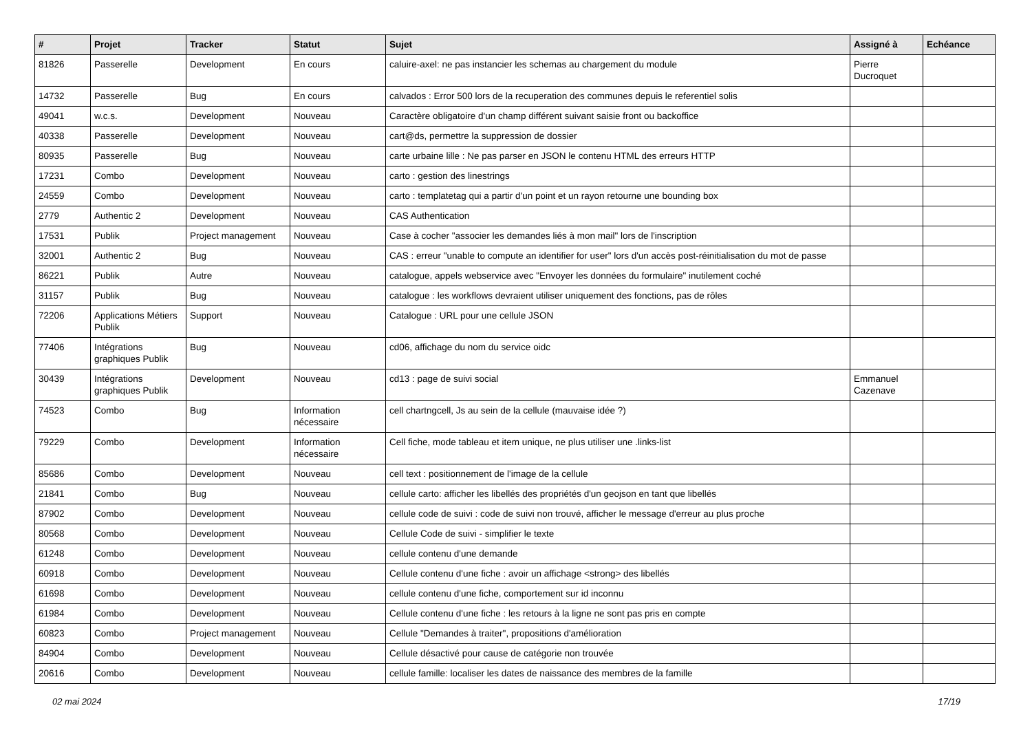| # | Projet | Tracker | Statut | Sujet | Assigné à | Echéance |
| --- | --- | --- | --- | --- | --- | --- |
| 81826 | Passerelle | Development | En cours | caluire-axel: ne pas instancier les schemas au chargement du module | Pierre Ducroquet | |
| 14732 | Passerelle | Bug | En cours | calvados : Error 500 lors de la recuperation des communes depuis le referentiel solis | | |
| 49041 | w.c.s. | Development | Nouveau | Caractère obligatoire d'un champ différent suivant saisie front ou backoffice | | |
| 40338 | Passerelle | Development | Nouveau | cart@ds, permettre la suppression de dossier | | |
| 80935 | Passerelle | Bug | Nouveau | carte urbaine lille : Ne pas parser en JSON le contenu HTML des erreurs HTTP | | |
| 17231 | Combo | Development | Nouveau | carto : gestion des linestrings | | |
| 24559 | Combo | Development | Nouveau | carto : templatetag qui a partir d'un point et un rayon retourne une bounding box | | |
| 2779 | Authentic 2 | Development | Nouveau | CAS Authentication | | |
| 17531 | Publik | Project management | Nouveau | Case à cocher "associer les demandes liés à mon mail" lors de l'inscription | | |
| 32001 | Authentic 2 | Bug | Nouveau | CAS : erreur "unable to compute an identifier for user" lors d'un accès post-réinitialisation du mot de passe | | |
| 86221 | Publik | Autre | Nouveau | catalogue, appels webservice avec "Envoyer les données du formulaire" inutilement coché | | |
| 31157 | Publik | Bug | Nouveau | catalogue : les workflows devraient utiliser uniquement des fonctions, pas de rôles | | |
| 72206 | Applications Métiers Publik | Support | Nouveau | Catalogue : URL pour une cellule JSON | | |
| 77406 | Intégrations graphiques Publik | Bug | Nouveau | cd06, affichage du nom du service oidc | | |
| 30439 | Intégrations graphiques Publik | Development | Nouveau | cd13 : page de suivi social | Emmanuel Cazenave | |
| 74523 | Combo | Bug | Information nécessaire | cell chartngcell, Js au sein de la cellule (mauvaise idée ?) | | |
| 79229 | Combo | Development | Information nécessaire | Cell fiche, mode tableau et item unique, ne plus utiliser une .links-list | | |
| 85686 | Combo | Development | Nouveau | cell text : positionnement de l'image de la cellule | | |
| 21841 | Combo | Bug | Nouveau | cellule carto: afficher les libellés des propriétés d'un geojson en tant que libellés | | |
| 87902 | Combo | Development | Nouveau | cellule code de suivi : code de suivi non trouvé, afficher le message d'erreur au plus proche | | |
| 80568 | Combo | Development | Nouveau | Cellule Code de suivi - simplifier le texte | | |
| 61248 | Combo | Development | Nouveau | cellule contenu d'une demande | | |
| 60918 | Combo | Development | Nouveau | Cellule contenu d'une fiche : avoir un affichage <strong> des libellés | | |
| 61698 | Combo | Development | Nouveau | cellule contenu d'une fiche, comportement sur id inconnu | | |
| 61984 | Combo | Development | Nouveau | Cellule contenu d'une fiche : les retours à la ligne ne sont pas pris en compte | | |
| 60823 | Combo | Project management | Nouveau | Cellule "Demandes à traiter", propositions d'amélioration | | |
| 84904 | Combo | Development | Nouveau | Cellule désactivé pour cause de catégorie non trouvée | | |
| 20616 | Combo | Development | Nouveau | cellule famille: localiser les dates de naissance des membres de la famille | | |
02 mai 2024 17/19